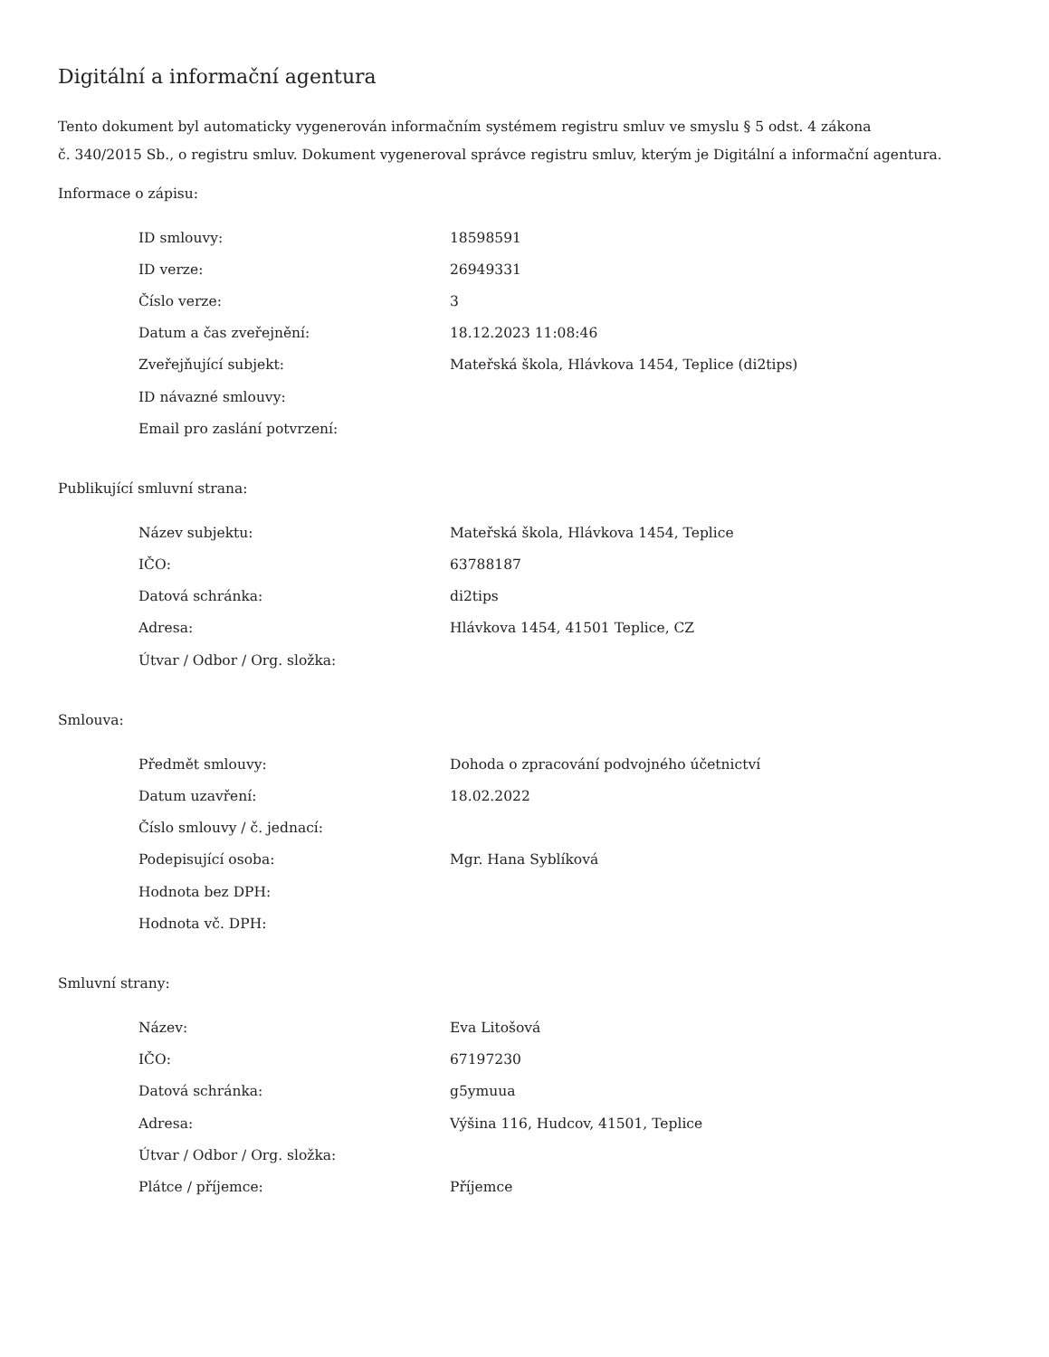Digitální a informační agentura
Tento dokument byl automaticky vygenerován informačním systémem registru smluv ve smyslu § 5 odst. 4 zákona
č. 340/2015 Sb., o registru smluv. Dokument vygeneroval správce registru smluv, kterým je Digitální a informační agentura.
Informace o zápisu:
| ID smlouvy: | 18598591 |
| ID verze: | 26949331 |
| Číslo verze: | 3 |
| Datum a čas zveřejnění: | 18.12.2023 11:08:46 |
| Zveřejňující subjekt: | Mateřská škola, Hlávkova 1454, Teplice (di2tips) |
| ID návazné smlouvy: | |
| Email pro zaslání potvrzení: | |
Publikující smluvní strana:
| Název subjektu: | Mateřská škola, Hlávkova 1454, Teplice |
| IČO: | 63788187 |
| Datová schránka: | di2tips |
| Adresa: | Hlávkova 1454, 41501 Teplice, CZ |
| Útvar / Odbor / Org. složka: | |
Smlouva:
| Předmět smlouvy: | Dohoda o zpracování podvojného účetnictví |
| Datum uzavření: | 18.02.2022 |
| Číslo smlouvy / č. jednací: | |
| Podepisující osoba: | Mgr. Hana Syblíková |
| Hodnota bez DPH: | |
| Hodnota vč. DPH: | |
Smluvní strany:
| Název: | Eva Litošová |
| IČO: | 67197230 |
| Datová schránka: | g5ymuua |
| Adresa: | Výšina 116, Hudcov, 41501, Teplice |
| Útvar / Odbor / Org. složka: | |
| Plátce / příjemce: | Příjemce |